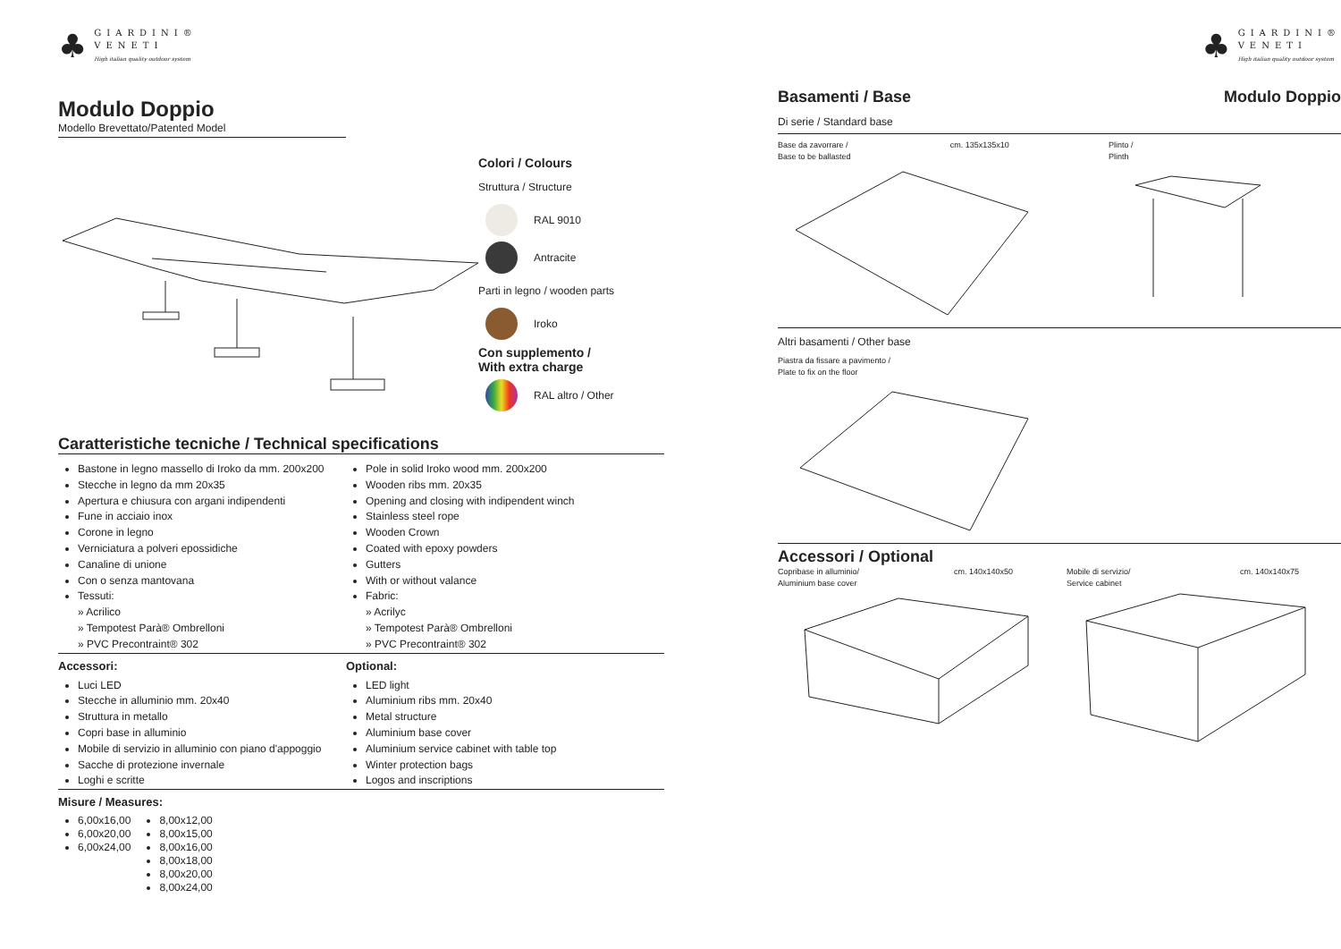♣ GIARDINI®
VENETI
High italian quality outdoor system
Modulo Doppio
Modello Brevettato/Patented Model
Colori / Colours
Struttura / Structure
RAL 9010
Antracite
Parti in legno / wooden parts
Iroko
Con supplemento /
With extra charge
RAL altro / Other
Caratteristiche tecniche / Technical specifications
Bastone in legno massello di Iroko da mm. 200x200
Stecche in legno da mm 20x35
Apertura e chiusura con argani indipendenti
Fune in acciaio inox
Corone in legno
Verniciatura a polveri epossidiche
Canaline di unione
Con o senza mantovana
Tessuti:
» Acrilico
» Tempotest Parà® Ombrelloni
» PVC Precontraint® 302
Pole in solid Iroko wood mm. 200x200
Wooden ribs mm. 20x35
Opening and closing with indipendent winch
Stainless steel rope
Wooden Crown
Coated with epoxy powders
Gutters
With or without valance
Fabric:
» Acrilyc
» Tempotest Parà® Ombrelloni
» PVC Precontraint® 302
Accessori:
Luci LED
Stecche in alluminio mm. 20x40
Struttura in metallo
Copri base in alluminio
Mobile di servizio in alluminio con piano d'appoggio
Sacche di protezione invernale
Loghi e scritte
Optional:
LED light
Aluminium ribs mm. 20x40
Metal structure
Aluminium base cover
Aluminium service cabinet with table top
Winter protection bags
Logos and inscriptions
Misure / Measures:
6,00x16,00
6,00x20,00
6,00x24,00
8,00x12,00
8,00x15,00
8,00x16,00
8,00x18,00
8,00x20,00
8,00x24,00
♣ GIARDINI®
VENETI
High italian quality outdoor system
Basamenti / Base Modulo Doppio
Di serie / Standard base
Base da zavorrare /
Base to be ballasted cm. 135x135x10 Plinto /
Plinth
Altri basamenti / Other base
Piastra da fissare a pavimento /
Plate to fix on the floor
Accessori / Optional
Copribase in alluminio/
Aluminium base cover cm. 140x140x50
Mobile di servizio/
Service cabinet cm. 140x140x75